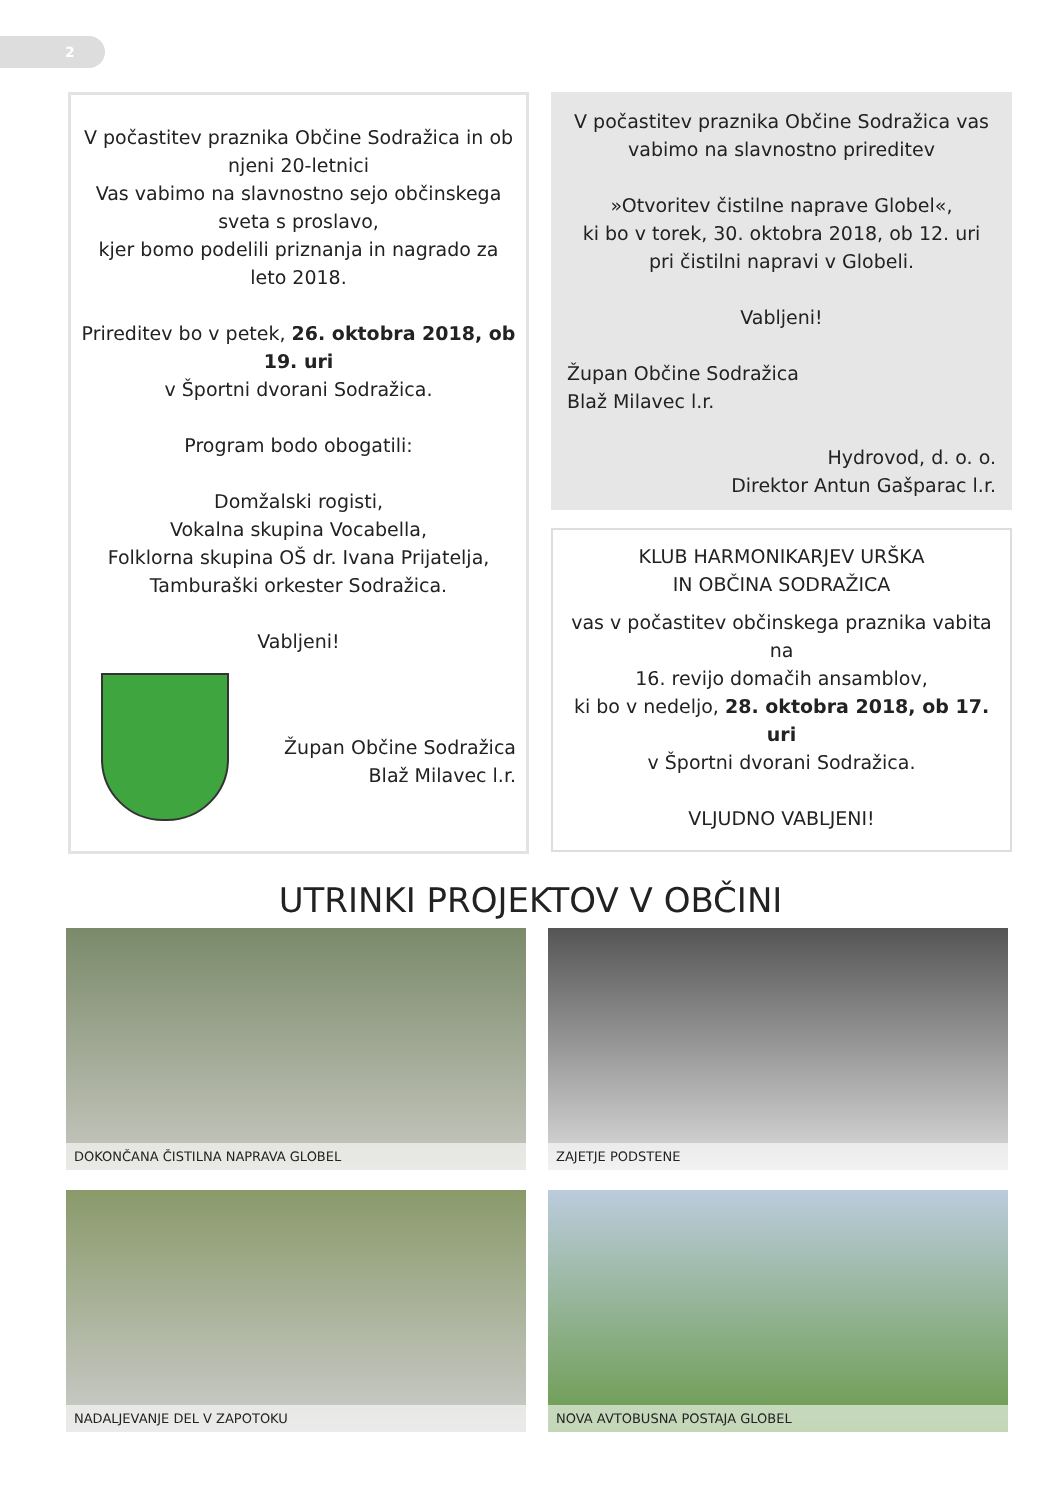2
V počastitev praznika Občine Sodražica in ob njeni 20-letnici
Vas vabimo na slavnostno sejo občinskega sveta s proslavo,
kjer bomo podelili priznanja in nagrado za leto 2018.
Prireditev bo v petek, 26. oktobra 2018, ob 19. uri
v Športni dvorani Sodražica.
Program bodo obogatili:
Domžalski rogisti,
Vokalna skupina Vocabella,
Folklorna skupina OŠ dr. Ivana Prijatelja,
Tamburaški orkester Sodražica.
Vabljeni!
Župan Občine Sodražica
Blaž Milavec l.r.
V počastitev praznika Občine Sodražica vas vabimo na slavnostno prireditev
»Otvoritev čistilne naprave Globel«,
ki bo v torek, 30. oktobra 2018, ob 12. uri
pri čistilni napravi v Globeli.
Vabljeni!
Župan Občine Sodražica
Blaž Milavec l.r.
Hydrovod, d. o. o.
Direktor Antun Gašparac l.r.
KLUB HARMONIKARJEV URŠKA
IN OBČINA SODRAŽICA
vas v počastitev občinskega praznika vabita na
16. revijo domačih ansamblov,
ki bo v nedeljo, 28. oktobra 2018, ob 17. uri
v Športni dvorani Sodražica.
VLJUDNO VABLJENI!
UTRINKI PROJEKTOV V OBČINI
DOKONČANA ČISTILNA NAPRAVA GLOBEL ZAJETJE PODSTENE
NADALJEVANJE DEL V ZAPOTOKU NOVA AVTOBUSNA POSTAJA GLOBEL